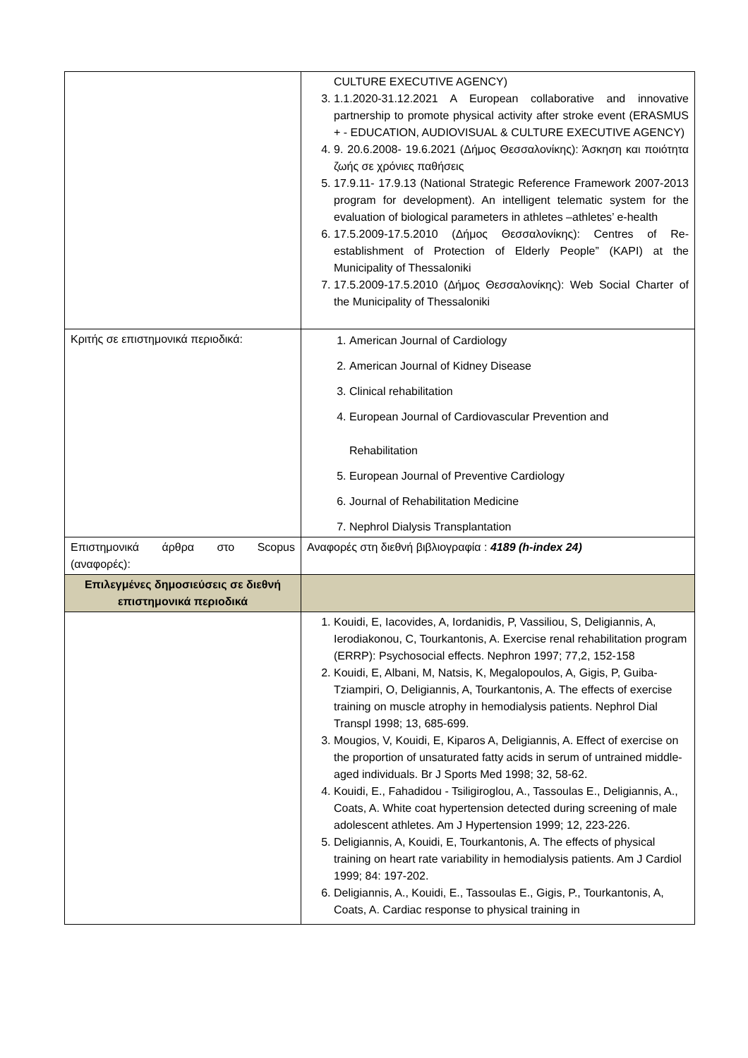| | CULTURE EXECUTIVE AGENCY) 3. 1.1.2020-31.12.2021 A European collaborative and innovative partnership to promote physical activity after stroke event (ERASMUS + - EDUCATION, AUDIOVISUAL & CULTURE EXECUTIVE AGENCY) 4. 9. 20.6.2008- 19.6.2021 (Δήμος Θεσσαλονίκης): Άσκηση και ποιότητα ζωής σε χρόνιες παθήσεις 5. 17.9.11- 17.9.13 (National Strategic Reference Framework 2007-2013 program for development). An intelligent telematic system for the evaluation of biological parameters in athletes –athletes’ e-health 6. 17.5.2009-17.5.2010 (Δήμος Θεσσαλονίκης): Centres of Re-establishment of Protection of Elderly People” (KAPI) at the Municipality of Thessaloniki 7. 17.5.2009-17.5.2010 (Δήμος Θεσσαλονίκης): Web Social Charter of the Municipality of Thessaloniki |
| Κριτής σε επιστημονικά περιοδικά: | 1. American Journal of Cardiology 2. American Journal of Kidney Disease 3. Clinical rehabilitation 4. European Journal of Cardiovascular Prevention and Rehabilitation 5. European Journal of Preventive Cardiology 6. Journal of Rehabilitation Medicine 7. Nephrol Dialysis Transplantation |
| Επιστημονικά άρθρα στο Scopus (αναφορές): | Αναφορές στη διεθνή βιβλιογραφία : 4189 (h-index 24) |
| Επιλεγμένες δημοσιεύσεις σε διεθνή επιστημονικά περιοδικά | |
| | 1. Kouidi, E, Iacovides, A, Iordanidis, P, Vassiliou, S, Deligiannis, A, Ierodiakonou, C, Tourkantonis, A. Exercise renal rehabilitation program (ERRP): Psychosocial effects. Nephron 1997; 77,2, 152-158 2. Kouidi, E, Albani, M, Natsis, K, Megalopoulos, A, Gigis, P, Guiba-Tziampiri, O, Deligiannis, A, Tourkantonis, A. The effects of exercise training on muscle atrophy in hemodialysis patients. Nephrol Dial Transpl 1998; 13, 685-699. 3. Mougios, V, Kouidi, E, Kiparos A, Deligiannis, A. Effect of exercise on the proportion of unsaturated fatty acids in serum of untrained middle-aged individuals. Br J Sports Med 1998; 32, 58-62. 4. Kouidi, E., Fahadidou - Tsiligiroglou, A., Tassoulas E., Deligiannis, A., Coats, A. White coat hypertension detected during screening of male adolescent athletes. Am J Hypertension 1999; 12, 223-226. 5. Deligiannis, A, Kouidi, E, Tourkantonis, A. The effects of physical training on heart rate variability in hemodialysis patients. Am J Cardiol 1999; 84: 197-202. 6. Deligiannis, A., Kouidi, E., Tassoulas E., Gigis, P., Tourkantonis, A, Coats, A. Cardiac response to physical training in |